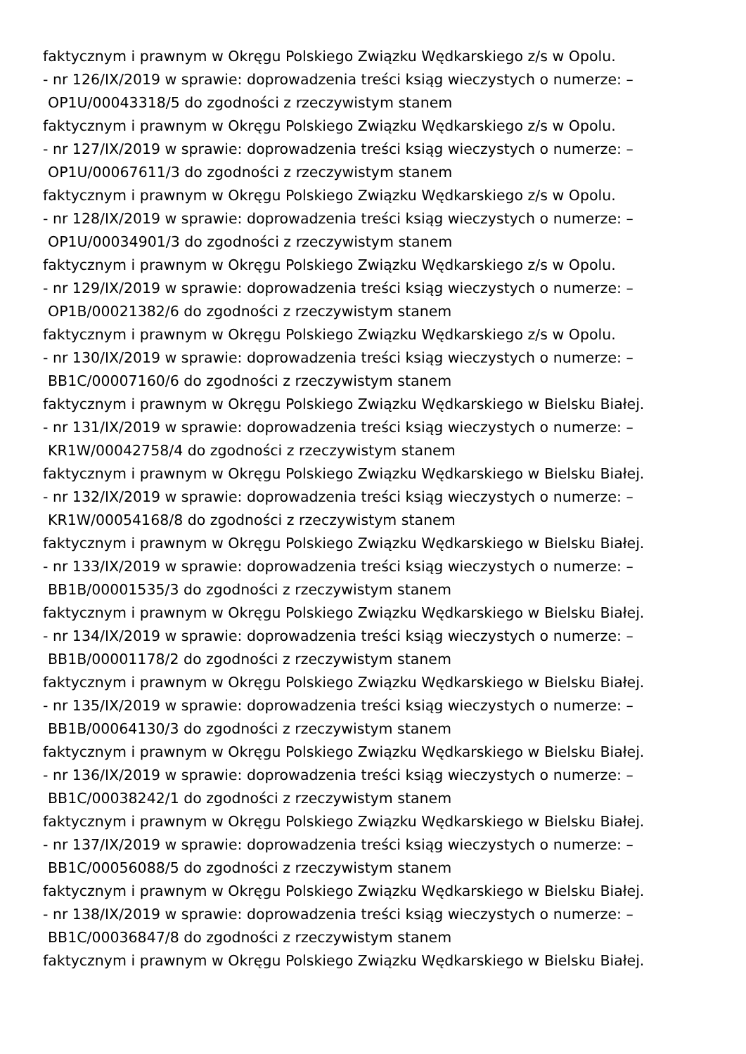faktycznym i prawnym w Okręgu Polskiego Związku Wędkarskiego z/s w Opolu.
- nr 126/IX/2019 w sprawie: doprowadzenia treści ksiąg wieczystych o numerze: –
OP1U/00043318/5 do zgodności z rzeczywistym stanem
faktycznym i prawnym w Okręgu Polskiego Związku Wędkarskiego z/s w Opolu.
- nr 127/IX/2019 w sprawie: doprowadzenia treści ksiąg wieczystych o numerze: –
OP1U/00067611/3 do zgodności z rzeczywistym stanem
faktycznym i prawnym w Okręgu Polskiego Związku Wędkarskiego z/s w Opolu.
- nr 128/IX/2019 w sprawie: doprowadzenia treści ksiąg wieczystych o numerze: –
OP1U/00034901/3 do zgodności z rzeczywistym stanem
faktycznym i prawnym w Okręgu Polskiego Związku Wędkarskiego z/s w Opolu.
- nr 129/IX/2019 w sprawie: doprowadzenia treści ksiąg wieczystych o numerze: –
OP1B/00021382/6 do zgodności z rzeczywistym stanem
faktycznym i prawnym w Okręgu Polskiego Związku Wędkarskiego z/s w Opolu.
- nr 130/IX/2019 w sprawie: doprowadzenia treści ksiąg wieczystych o numerze: –
BB1C/00007160/6 do zgodności z rzeczywistym stanem
faktycznym i prawnym w Okręgu Polskiego Związku Wędkarskiego w Bielsku Białej.
- nr 131/IX/2019 w sprawie: doprowadzenia treści ksiąg wieczystych o numerze: –
KR1W/00042758/4 do zgodności z rzeczywistym stanem
faktycznym i prawnym w Okręgu Polskiego Związku Wędkarskiego w Bielsku Białej.
- nr 132/IX/2019 w sprawie: doprowadzenia treści ksiąg wieczystych o numerze: –
KR1W/00054168/8 do zgodności z rzeczywistym stanem
faktycznym i prawnym w Okręgu Polskiego Związku Wędkarskiego w Bielsku Białej.
- nr 133/IX/2019 w sprawie: doprowadzenia treści ksiąg wieczystych o numerze: –
BB1B/00001535/3 do zgodności z rzeczywistym stanem
faktycznym i prawnym w Okręgu Polskiego Związku Wędkarskiego w Bielsku Białej.
- nr 134/IX/2019 w sprawie: doprowadzenia treści ksiąg wieczystych o numerze: –
BB1B/00001178/2 do zgodności z rzeczywistym stanem
faktycznym i prawnym w Okręgu Polskiego Związku Wędkarskiego w Bielsku Białej.
- nr 135/IX/2019 w sprawie: doprowadzenia treści ksiąg wieczystych o numerze: –
BB1B/00064130/3 do zgodności z rzeczywistym stanem
faktycznym i prawnym w Okręgu Polskiego Związku Wędkarskiego w Bielsku Białej.
- nr 136/IX/2019 w sprawie: doprowadzenia treści ksiąg wieczystych o numerze: –
BB1C/00038242/1 do zgodności z rzeczywistym stanem
faktycznym i prawnym w Okręgu Polskiego Związku Wędkarskiego w Bielsku Białej.
- nr 137/IX/2019 w sprawie: doprowadzenia treści ksiąg wieczystych o numerze: –
BB1C/00056088/5 do zgodności z rzeczywistym stanem
faktycznym i prawnym w Okręgu Polskiego Związku Wędkarskiego w Bielsku Białej.
- nr 138/IX/2019 w sprawie: doprowadzenia treści ksiąg wieczystych o numerze: –
BB1C/00036847/8 do zgodności z rzeczywistym stanem
faktycznym i prawnym w Okręgu Polskiego Związku Wędkarskiego w Bielsku Białej.